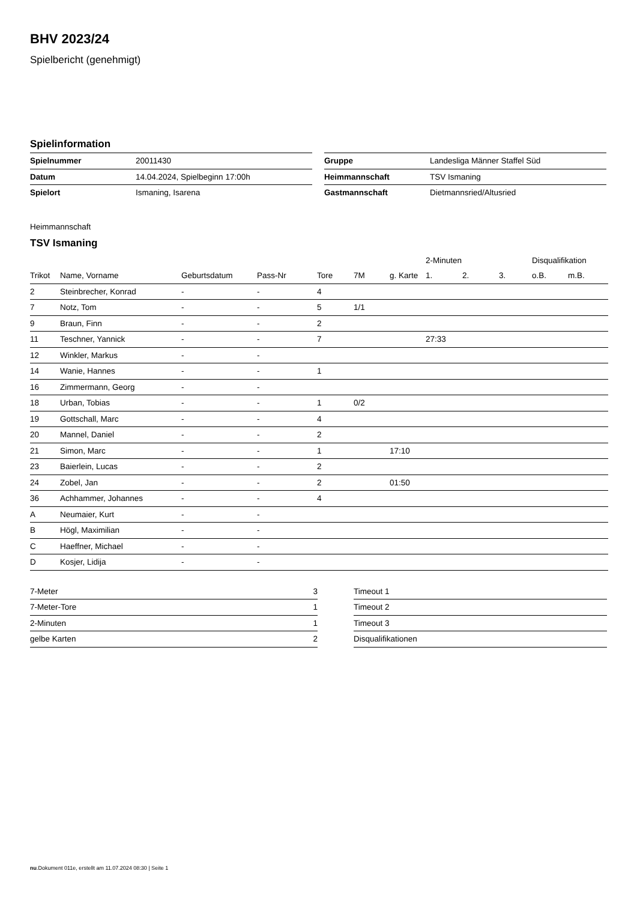BHV 2023/24
Spielbericht (genehmigt)
Spielinformation
| Spielnummer | 20011430 |
| Datum | 14.04.2024, Spielbeginn 17:00h |
| Spielort | Ismaning, Isarena |
| Gruppe | Landesliga Männer Staffel Süd |
| Heimmannschaft | TSV Ismaning |
| Gastmannschaft | Dietmannsried/Altusried |
Heimmannschaft
TSV Ismaning
| | | | | | | | 2-Minuten | | | Disqualifikation | |
| --- | --- | --- | --- | --- | --- | --- | --- | --- | --- | --- | --- |
| Trikot | Name, Vorname | Geburtsdatum | Pass-Nr | Tore | 7M | g. Karte | 1. | 2. | 3. | o.B. | m.B. |
| 2 | Steinbrecher, Konrad | - | - | 4 | | | | | | | |
| 7 | Notz, Tom | - | - | 5 | 1/1 | | | | | | |
| 9 | Braun, Finn | - | - | 2 | | | | | | | |
| 11 | Teschner, Yannick | - | - | 7 | | | 27:33 | | | | |
| 12 | Winkler, Markus | - | - | | | | | | | | |
| 14 | Wanie, Hannes | - | - | 1 | | | | | | | |
| 16 | Zimmermann, Georg | - | - | | | | | | | | |
| 18 | Urban, Tobias | - | - | 1 | 0/2 | | | | | | |
| 19 | Gottschall, Marc | - | - | 4 | | | | | | | |
| 20 | Mannel, Daniel | - | - | 2 | | | | | | | |
| 21 | Simon, Marc | - | - | 1 | | 17:10 | | | | | |
| 23 | Baierlein, Lucas | - | - | 2 | | | | | | | |
| 24 | Zobel, Jan | - | - | 2 | | 01:50 | | | | | |
| 36 | Achhammer, Johannes | - | - | 4 | | | | | | | |
| A | Neumaier, Kurt | - | - | | | | | | | | |
| B | Högl, Maximilian | - | - | | | | | | | | |
| C | Haeffner, Michael | - | - | | | | | | | | |
| D | Kosjer, Lidija | - | - | | | | | | | | |
| 7-Meter | 3 |
| 7-Meter-Tore | 1 |
| 2-Minuten | 1 |
| gelbe Karten | 2 |
| Timeout 1 |
| Timeout 2 |
| Timeout 3 |
| Disqualifikationen |
nu.Dokument 011e, erstellt am 11.07.2024 08:30 | Seite 1